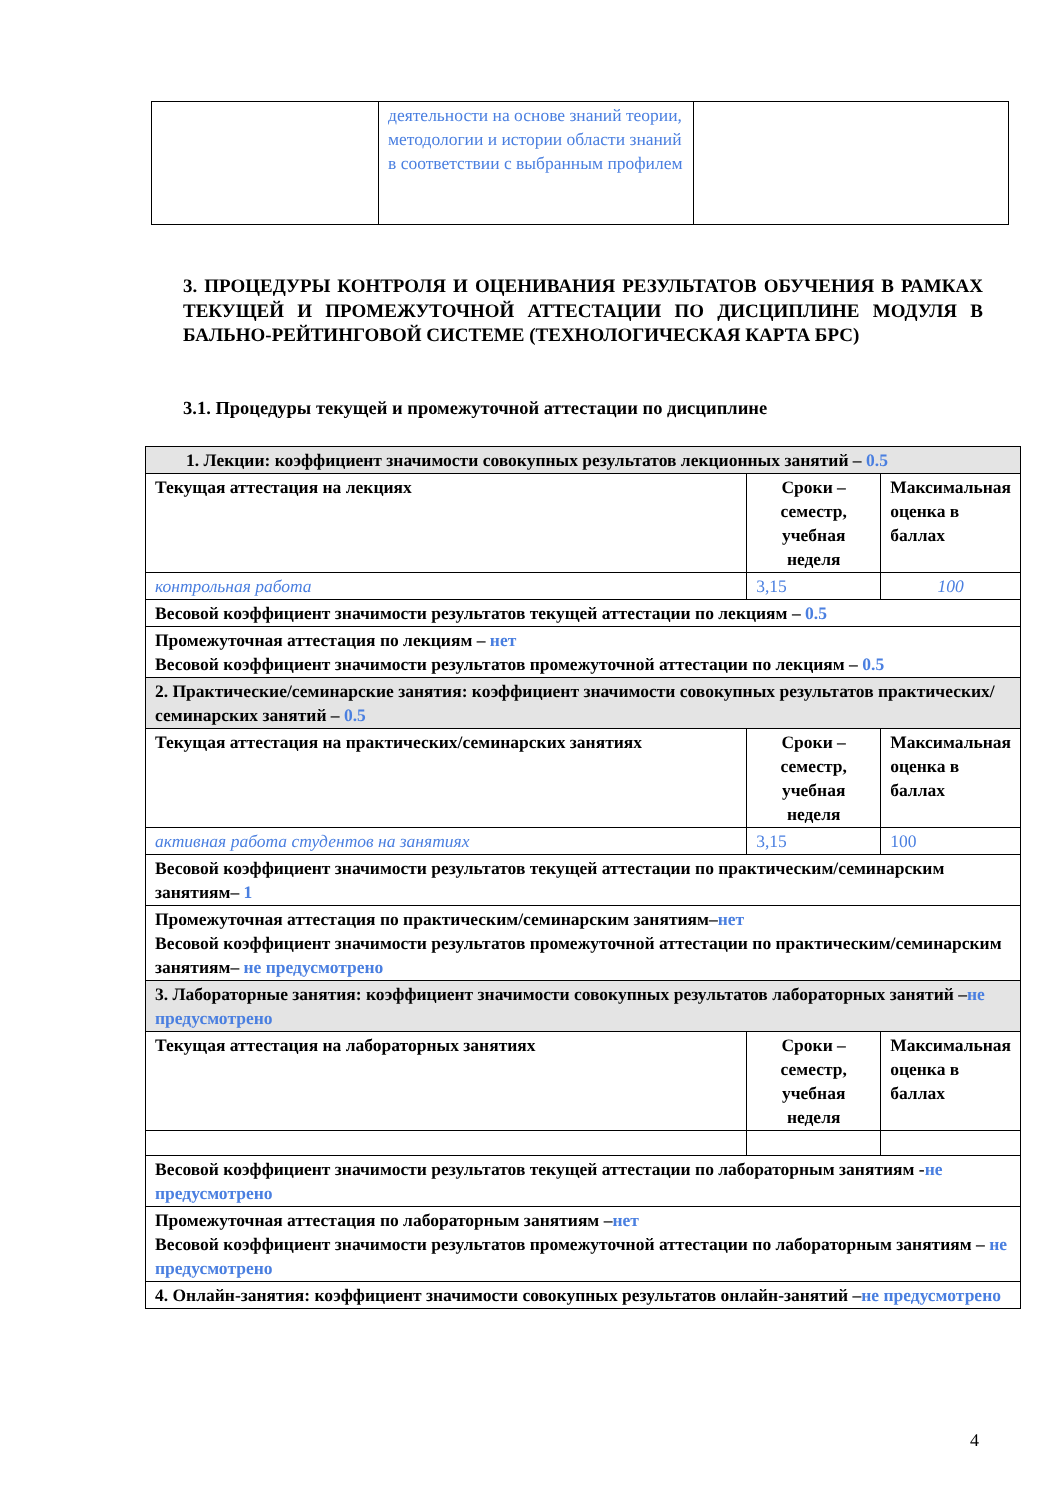| | деятельности на основе знаний теории, методологии и истории области знаний в соответствии с выбранным профилем | |
3. ПРОЦЕДУРЫ КОНТРОЛЯ И ОЦЕНИВАНИЯ РЕЗУЛЬТАТОВ ОБУЧЕНИЯ В РАМКАХ ТЕКУЩЕЙ И ПРОМЕЖУТОЧНОЙ АТТЕСТАЦИИ ПО ДИСЦИПЛИНЕ МОДУЛЯ В БАЛЬНО-РЕЙТИНГОВОЙ СИСТЕМЕ (ТЕХНОЛОГИЧЕСКАЯ КАРТА БРС)
3.1. Процедуры текущей и промежуточной аттестации по дисциплине
| 1. Лекции: коэффициент значимости совокупных результатов лекционных занятий – 0.5 | | |
| Текущая аттестация на лекциях | Сроки – семестр, учебная неделя | Максимальная оценка в баллах |
| контрольная работа | 3,15 | 100 |
| Весовой коэффициент значимости результатов текущей аттестации по лекциям – 0.5 | | |
| Промежуточная аттестация по лекциям – нет Весовой коэффициент значимости результатов промежуточной аттестации по лекциям – 0.5 | | |
| 2. Практические/семинарские занятия: коэффициент значимости совокупных результатов практических/семинарских занятий – 0.5 | | |
| Текущая аттестация на практических/семинарских занятиях | Сроки – семестр, учебная неделя | Максимальная оценка в баллах |
| активная работа студентов на занятиях | 3,15 | 100 |
| Весовой коэффициент значимости результатов текущей аттестации по практическим/семинарским занятиям– 1 | | |
| Промежуточная аттестация по практическим/семинарским занятиям– нет Весовой коэффициент значимости результатов промежуточной аттестации по практическим/семинарским занятиям– не предусмотрено | | |
| 3. Лабораторные занятия: коэффициент значимости совокупных результатов лабораторных занятий – не предусмотрено | | |
| Текущая аттестация на лабораторных занятиях | Сроки – семестр, учебная неделя | Максимальная оценка в баллах |
| Весовой коэффициент значимости результатов текущей аттестации по лабораторным занятиям - не предусмотрено | | |
| Промежуточная аттестация по лабораторным занятиям – нет Весовой коэффициент значимости результатов промежуточной аттестации по лабораторным занятиям – не предусмотрено | | |
| 4. Онлайн-занятия: коэффициент значимости совокупных результатов онлайн-занятий – не предусмотрено | | |
4